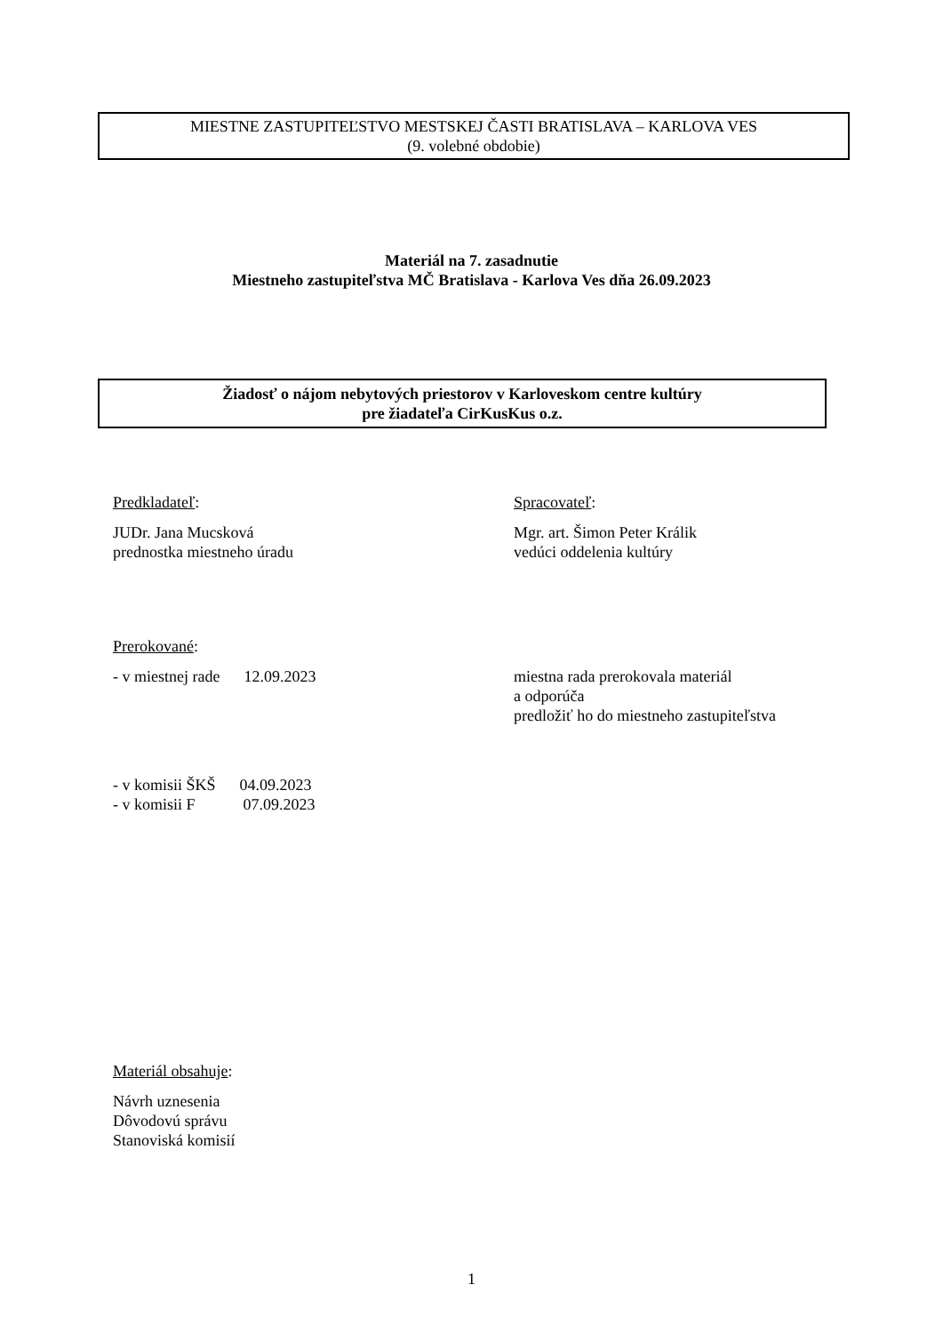MIESTNE ZASTUPITEĽSTVO MESTSKEJ ČASTI BRATISLAVA – KARLOVA VES
(9. volebné obdobie)
Materiál na 7. zasadnutie
Miestneho zastupiteľstva MČ Bratislava - Karlova Ves dňa 26.09.2023
Žiadosť o nájom nebytových priestorov v Karloveskom centre kultúry
pre žiadateľa CirKusKus o.z.
Predkladateľ:
JUDr. Jana Mucsková
prednostka miestneho úradu
Spracovateľ:
Mgr. art. Šimon Peter Králik
vedúci oddelenia kultúry
Prerokované:
- v miestnej rade 12.09.2023
miestna rada prerokovala materiál
a odporúča
predložiť ho do miestneho zastupiteľstva
- v komisii ŠKŠ 04.09.2023
- v komisii F 07.09.2023
Materiál obsahuje:
Návrh uznesenia
Dôvodovú správu
Stanoviská komisií
1